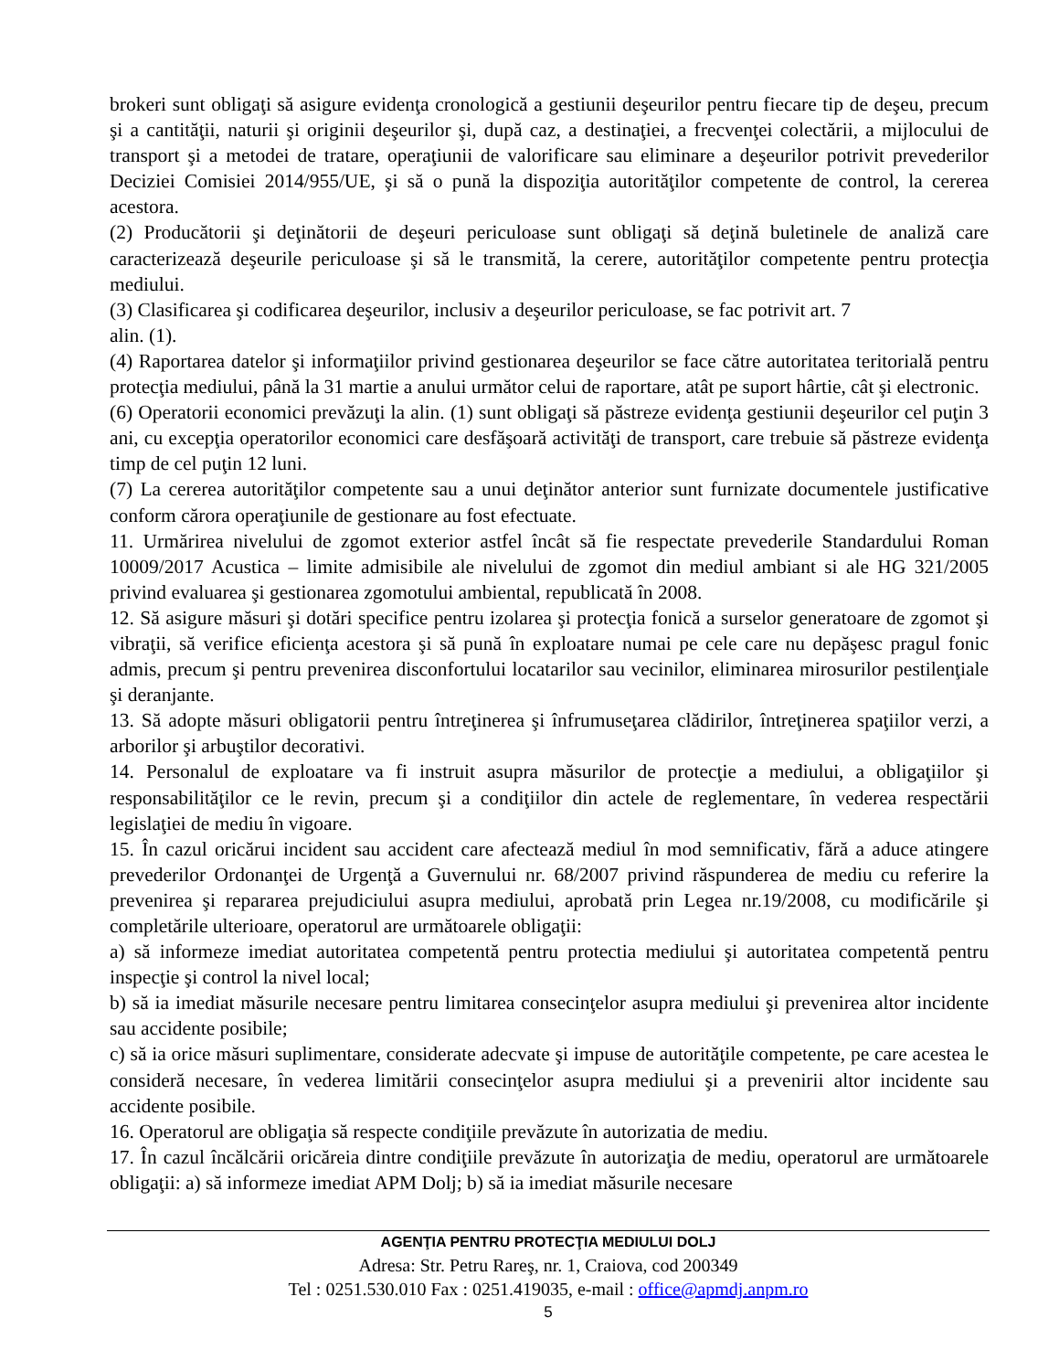brokeri sunt obligaţi să asigure evidenţa cronologică a gestiunii deşeurilor pentru fiecare tip de deşeu, precum şi a cantităţii, naturii şi originii deşeurilor şi, după caz, a destinaţiei, a frecvenţei colectării, a mijlocului de transport şi a metodei de tratare, operaţiunii de valorificare sau eliminare a deşeurilor potrivit prevederilor Deciziei Comisiei 2014/955/UE, şi să o pună la dispoziţia autorităţilor competente de control, la cererea acestora.
(2) Producătorii şi deţinătorii de deşeuri periculoase sunt obligaţi să deţină buletinele de analiză care caracterizează deşeurile periculoase şi să le transmită, la cerere, autorităţilor competente pentru protecţia mediului.
(3) Clasificarea şi codificarea deşeurilor, inclusiv a deşeurilor periculoase, se fac potrivit art. 7
alin. (1).
(4) Raportarea datelor şi informaţiilor privind gestionarea deşeurilor se face către autoritatea teritorială pentru protecţia mediului, până la 31 martie a anului următor celui de raportare, atât pe suport hârtie, cât şi electronic.
(6) Operatorii economici prevăzuţi la alin. (1) sunt obligaţi să păstreze evidenţa gestiunii deşeurilor cel puţin 3 ani, cu excepţia operatorilor economici care desfăşoară activităţi de transport, care trebuie să păstreze evidenţa timp de cel puţin 12 luni.
(7) La cererea autorităţilor competente sau a unui deţinător anterior sunt furnizate documentele justificative conform cărora operaţiunile de gestionare au fost efectuate.
11. Urmărirea nivelului de zgomot exterior astfel încât să fie respectate prevederile Standardului Roman 10009/2017 Acustica – limite admisibile ale nivelului de zgomot din mediul ambiant si ale HG 321/2005 privind evaluarea şi gestionarea zgomotului ambiental, republicată în 2008.
12. Să asigure măsuri şi dotări specifice pentru izolarea şi protecţia fonică a surselor generatoare de zgomot şi vibraţii, să verifice eficienţa acestora şi să pună în exploatare numai pe cele care nu depăşesc pragul fonic admis, precum şi pentru prevenirea disconfortului locatarilor sau vecinilor, eliminarea mirosurilor pestilenţiale şi deranjante.
13. Să adopte măsuri obligatorii pentru întreţinerea şi înfrumuseţarea clădirilor, întreţinerea spaţiilor verzi, a arborilor şi arbuştilor decorativi.
14. Personalul de exploatare va fi instruit asupra măsurilor de protecţie a mediului, a obligaţiilor şi responsabilităţilor ce le revin, precum şi a condiţiilor din actele de reglementare, în vederea respectării legislaţiei de mediu în vigoare.
15. În cazul oricărui incident sau accident care afectează mediul în mod semnificativ, fără a aduce atingere prevederilor Ordonanţei de Urgenţă a Guvernului nr. 68/2007 privind răspunderea de mediu cu referire la prevenirea şi repararea prejudiciului asupra mediului, aprobată prin Legea nr.19/2008, cu modificările şi completările ulterioare, operatorul are următoarele obligaţii:
a) să informeze imediat autoritatea competentă pentru protectia mediului şi autoritatea competentă pentru inspecţie şi control la nivel local;
b) să ia imediat măsurile necesare pentru limitarea consecinţelor asupra mediului şi prevenirea altor incidente sau accidente posibile;
c) să ia orice măsuri suplimentare, considerate adecvate şi impuse de autorităţile competente, pe care acestea le consideră necesare, în vederea limitării consecinţelor asupra mediului şi a prevenirii altor incidente sau accidente posibile.
16. Operatorul are obligaţia să respecte condiţiile prevăzute în autorizatia de mediu.
17. În cazul încălcării oricăreia dintre condiţiile prevăzute în autorizaţia de mediu, operatorul are următoarele obligaţii: a) să informeze imediat APM Dolj; b) să ia imediat măsurile necesare
AGENŢIA PENTRU PROTECŢIA MEDIULUI DOLJ
Adresa: Str. Petru Rareş, nr. 1, Craiova, cod 200349
Tel : 0251.530.010 Fax : 0251.419035, e-mail : office@apmdj.anpm.ro
5